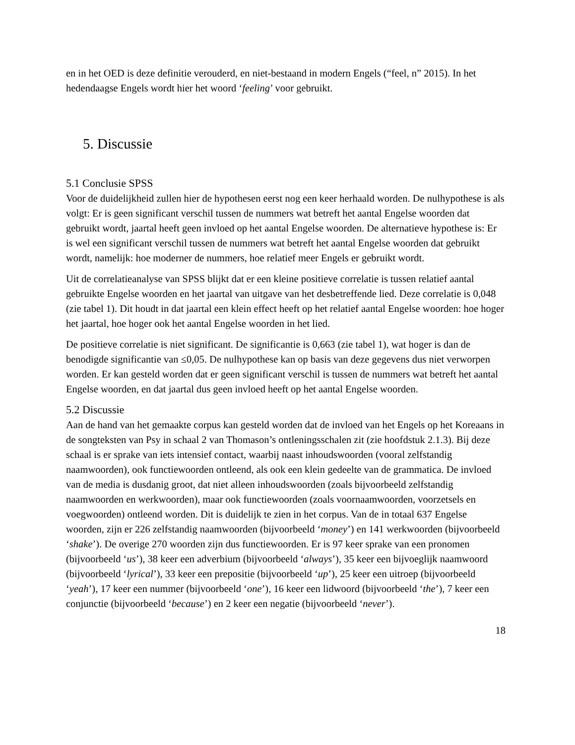en in het OED is deze definitie verouderd, en niet-bestaand in modern Engels (“feel, n” 2015). In het hedendaagse Engels wordt hier het woord ‘feeling’ voor gebruikt.
5. Discussie
5.1 Conclusie SPSS
Voor de duidelijkheid zullen hier de hypothesen eerst nog een keer herhaald worden. De nulhypothese is als volgt: Er is geen significant verschil tussen de nummers wat betreft het aantal Engelse woorden dat gebruikt wordt, jaartal heeft geen invloed op het aantal Engelse woorden. De alternatieve hypothese is: Er is wel een significant verschil tussen de nummers wat betreft het aantal Engelse woorden dat gebruikt wordt, namelijk: hoe moderner de nummers, hoe relatief meer Engels er gebruikt wordt.
Uit de correlatieanalyse van SPSS blijkt dat er een kleine positieve correlatie is tussen relatief aantal gebruikte Engelse woorden en het jaartal van uitgave van het desbetreffende lied. Deze correlatie is 0,048 (zie tabel 1). Dit houdt in dat jaartal een klein effect heeft op het relatief aantal Engelse woorden: hoe hoger het jaartal, hoe hoger ook het aantal Engelse woorden in het lied.
De positieve correlatie is niet significant. De significantie is 0,663 (zie tabel 1), wat hoger is dan de benodigde significantie van ≤0,05. De nulhypothese kan op basis van deze gegevens dus niet verworpen worden. Er kan gesteld worden dat er geen significant verschil is tussen de nummers wat betreft het aantal Engelse woorden, en dat jaartal dus geen invloed heeft op het aantal Engelse woorden.
5.2 Discussie
Aan de hand van het gemaakte corpus kan gesteld worden dat de invloed van het Engels op het Koreaans in de songteksten van Psy in schaal 2 van Thomason’s ontleningsschalen zit (zie hoofdstuk 2.1.3). Bij deze schaal is er sprake van iets intensief contact, waarbij naast inhoudswoorden (vooral zelfstandig naamwoorden), ook functiewoorden ontleend, als ook een klein gedeelte van de grammatica. De invloed van de media is dusdanig groot, dat niet alleen inhoudswoorden (zoals bijvoorbeeld zelfstandig naamwoorden en werkwoorden), maar ook functiewoorden (zoals voornaamwoorden, voorzetsels en voegwoorden) ontleend worden. Dit is duidelijk te zien in het corpus. Van de in totaal 637 Engelse woorden, zijn er 226 zelfstandig naamwoorden (bijvoorbeeld ‘money’) en 141 werkwoorden (bijvoorbeeld ‘shake’). De overige 270 woorden zijn dus functiewoorden. Er is 97 keer sprake van een pronomen (bijvoorbeeld ‘us’), 38 keer een adverbium (bijvoorbeeld ‘always’), 35 keer een bijvoeglijk naamwoord (bijvoorbeeld ‘lyrical’), 33 keer een prepositie (bijvoorbeeld ‘up’), 25 keer een uitroep (bijvoorbeeld ‘yeah’), 17 keer een nummer (bijvoorbeeld ‘one’), 16 keer een lidwoord (bijvoorbeeld ‘the’), 7 keer een conjunctie (bijvoorbeeld ‘because’) en 2 keer een negatie (bijvoorbeeld ‘never’).
18